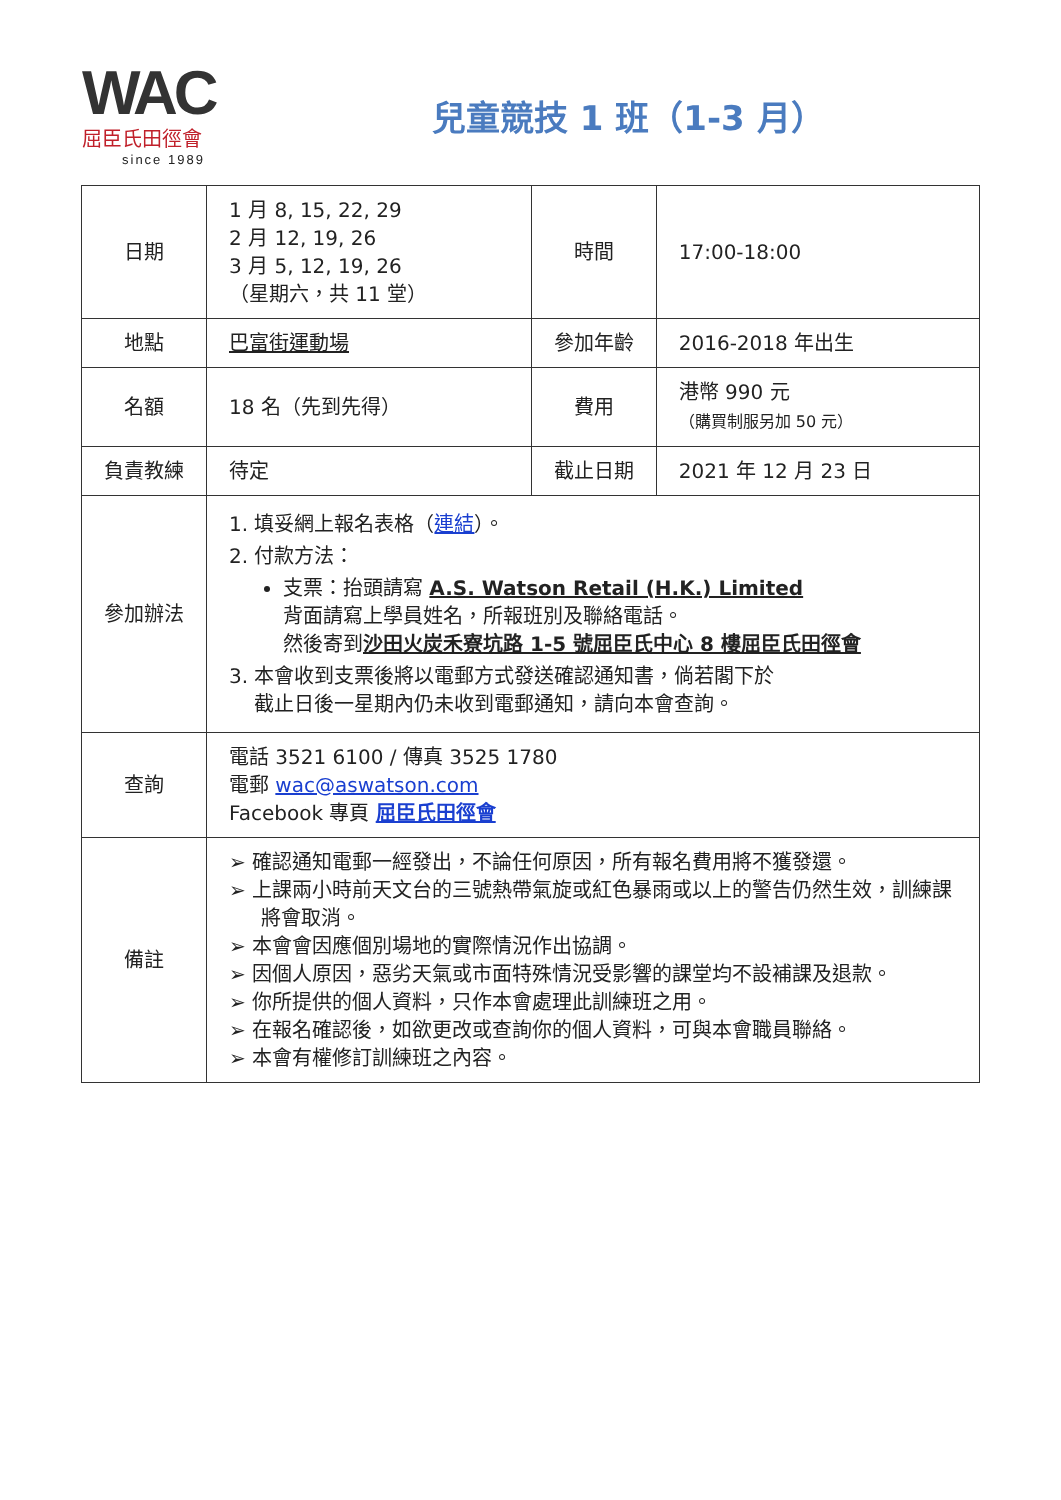WAC
屈臣氏田徑會
since 1989
兒童競技 1 班（1-3 月）
| 日期 | 1 月 8, 15, 22, 29 2 月 12, 19, 26 3 月 5, 12, 19, 26 （星期六，共 11 堂） | 時間 | 17:00-18:00 |
| 地點 | 巴富街運動場 | 參加年齡 | 2016-2018 年出生 |
| 名額 | 18 名（先到先得） | 費用 | 港幣 990 元 （購買制服另加 50 元） |
| 負責教練 | 待定 | 截止日期 | 2021 年 12 月 23 日 |
| 參加辦法 | 1. 填妥網上報名表格（ 連結 ）。 2. 付款方法： 支票：抬頭請寫 A.S. Watson Retail (H.K.) Limited 背面請寫上學員姓名，所報班別及聯絡電話。 然後寄到 沙田火炭禾寮坑路 1-5 號屈臣氏中心 8 樓屈臣氏田徑會 3. 本會收到支票後將以電郵方式發送確認通知書，倘若閣下於 截止日後一星期內仍未收到電郵通知，請向本會查詢。 | | |
| 查詢 | 電話 3521 6100 / 傳真 3525 1780 電郵 wac@aswatson.com Facebook 專頁 屈臣氏田徑會 | | |
| 備註 | ➢ 確認通知電郵一經發出，不論任何原因，所有報名費用將不獲發還。 ➢ 上課兩小時前天文台的三號熱帶氣旋或紅色暴雨或以上的警告仍然生效，訓練課將會取消。 ➢ 本會會因應個別場地的實際情況作出協調。 ➢ 因個人原因，惡劣天氣或市面特殊情況受影響的課堂均不設補課及退款。 ➢ 你所提供的個人資料，只作本會處理此訓練班之用。 ➢ 在報名確認後，如欲更改或查詢你的個人資料，可與本會職員聯絡。 ➢ 本會有權修訂訓練班之內容。 | | |